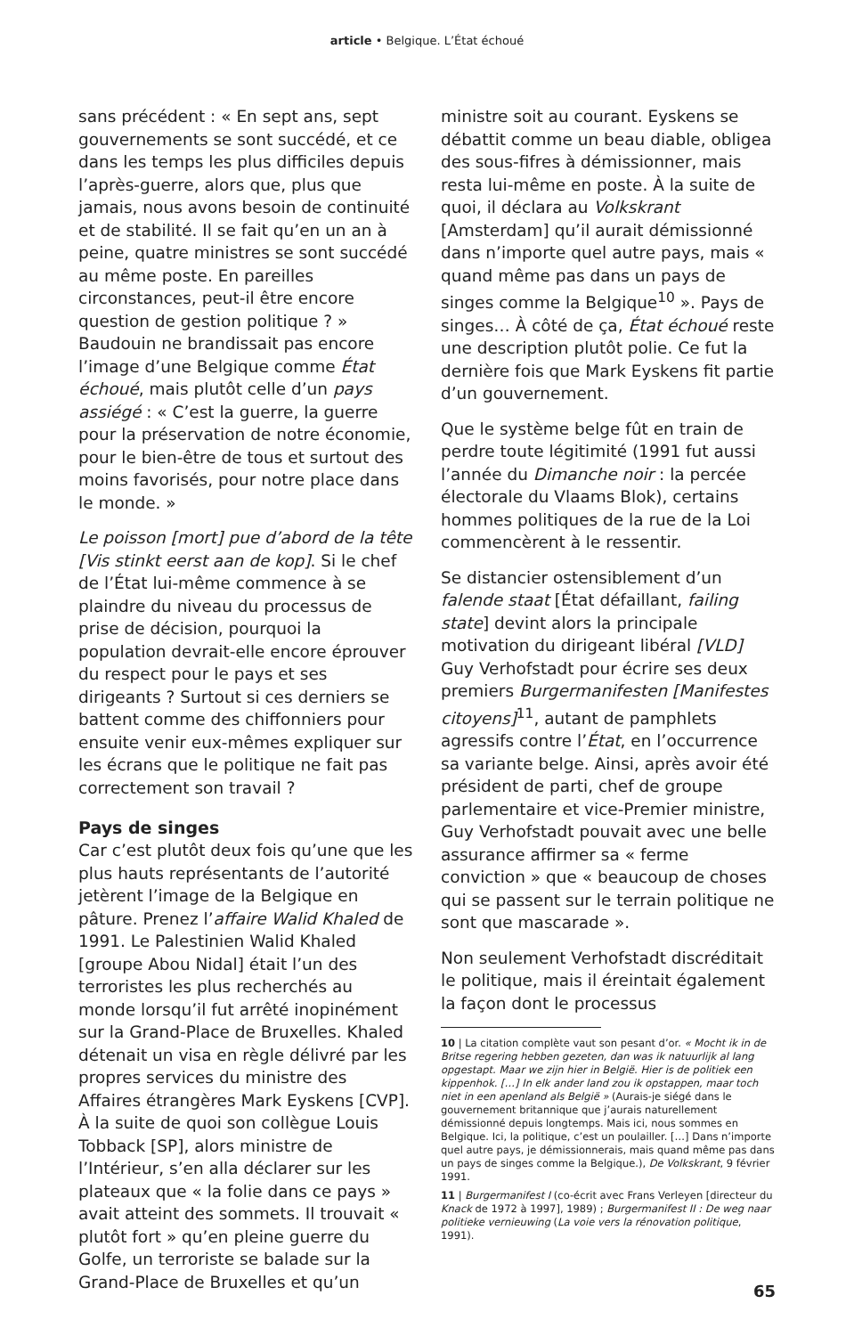article • Belgique. L’État échoué
sans précédent : « En sept ans, sept gouvernements se sont succédé, et ce dans les temps les plus difficiles depuis l’après-guerre, alors que, plus que jamais, nous avons besoin de continuité et de stabilité. Il se fait qu’en un an à peine, quatre ministres se sont succédé au même poste. En pareilles circonstances, peut-il être encore question de gestion politique ? » Baudouin ne brandissait pas encore l’image d’une Belgique comme État échoué, mais plutôt celle d’un pays assiégé : « C’est la guerre, la guerre pour la préservation de notre économie, pour le bien-être de tous et surtout des moins favorisés, pour notre place dans le monde. »
Le poisson [mort] pue d’abord de la tête [Vis stinkt eerst aan de kop]. Si le chef de l’État lui-même commence à se plaindre du niveau du processus de prise de décision, pourquoi la population devrait-elle encore éprouver du respect pour le pays et ses dirigeants ? Surtout si ces derniers se battent comme des chiffonniers pour ensuite venir eux-mêmes expliquer sur les écrans que le politique ne fait pas correctement son travail ?
Pays de singes
Car c’est plutôt deux fois qu’une que les plus hauts représentants de l’autorité jetèrent l’image de la Belgique en pâture. Prenez l’affaire Walid Khaled de 1991. Le Palestinien Walid Khaled [groupe Abou Nidal] était l’un des terroristes les plus recherchés au monde lorsqu’il fut arrêté inopinément sur la Grand-Place de Bruxelles. Khaled détenait un visa en règle délivré par les propres services du ministre des Affaires étrangères Mark Eyskens [CVP]. À la suite de quoi son collègue Louis Tobback [SP], alors ministre de l’Intérieur, s’en alla déclarer sur les plateaux que « la folie dans ce pays » avait atteint des sommets. Il trouvait « plutôt fort » qu’en pleine guerre du Golfe, un terroriste se balade sur la Grand-Place de Bruxelles et qu’un
ministre soit au courant. Eyskens se débattit comme un beau diable, obligea des sous-fifres à démissionner, mais resta lui-même en poste. À la suite de quoi, il déclara au Volkskrant [Amsterdam] qu’il aurait démissionné dans n’importe quel autre pays, mais « quand même pas dans un pays de singes comme la Belgique<sup>10</sup> ». Pays de singes… À côté de ça, État échoué reste une description plutôt polie. Ce fut la dernière fois que Mark Eyskens fit partie d’un gouvernement.
Que le système belge fût en train de perdre toute légitimité (1991 fut aussi l’année du Dimanche noir : la percée électorale du Vlaams Blok), certains hommes politiques de la rue de la Loi commencèrent à le ressentir.
Se distancier ostensiblement d’un falende staat [État défaillant, failing state] devint alors la principale motivation du dirigeant libéral [VLD] Guy Verhofstadt pour écrire ses deux premiers Burgermanifesten [Manifestes citoyens]<sup>11</sup>, autant de pamphlets agressifs contre l’État, en l’occurrence sa variante belge. Ainsi, après avoir été président de parti, chef de groupe parlementaire et vice-Premier ministre, Guy Verhofstadt pouvait avec une belle assurance affirmer sa « ferme conviction » que « beaucoup de choses qui se passent sur le terrain politique ne sont que mascarade ».
Non seulement Verhofstadt discréditait le politique, mais il éreintait également la façon dont le processus
10 | La citation complète vaut son pesant d’or. « Mocht ik in de Britse regering hebben gezeten, dan was ik natuurlijk al lang opgestapt. Maar we zijn hier in België. Hier is de politiek een kippenhok. […] In elk ander land zou ik opstappen, maar toch niet in een apenland als België » (Aurais-je siégé dans le gouvernement britannique que j’aurais naturellement démissionné depuis longtemps. Mais ici, nous sommes en Belgique. Ici, la politique, c’est un poulailler. […] Dans n’importe quel autre pays, je démissionnerais, mais quand même pas dans un pays de singes comme la Belgique.), De Volkskrant, 9 février 1991.
11 | Burgermanifest I (co-écrit avec Frans Verleyen [directeur du Knack de 1972 à 1997], 1989) ; Burgermanifest II : De weg naar politieke vernieuwing (La voie vers la rénovation politique, 1991).
65